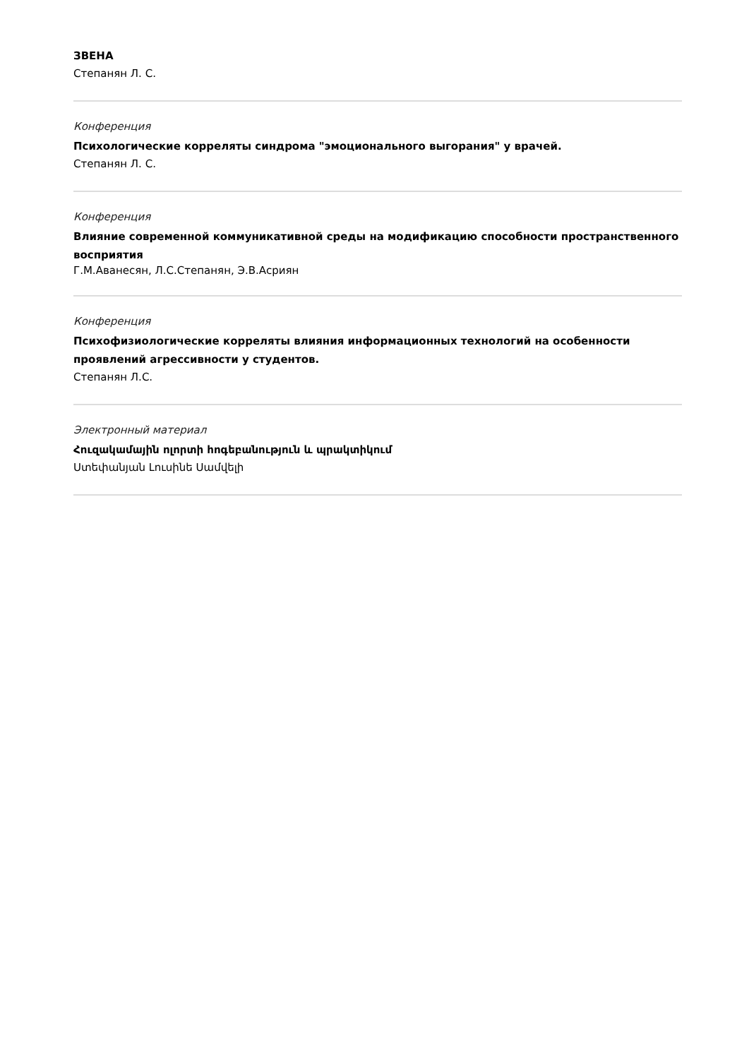ЗВЕНА
Степанян Л. С.
Конференция
Психологические корреляты синдрома "эмоционального выгорания" у врачей.
Степанян Л. С.
Конференция
Влияние современной коммуникативной среды на модификацию способности пространственного восприятия
Г.М.Аванесян, Л.С.Степанян, Э.В.Асриян
Конференция
Психофизиологические корреляты влияния информационных технологий на особенности проявлений агрессивности у студентов.
Степанян Л.С.
Электронный материал
Հուզակամային ոլորտի հոգեբանություն և պրակտիկում
Ստեփանյան Լուսինե Սամվելի